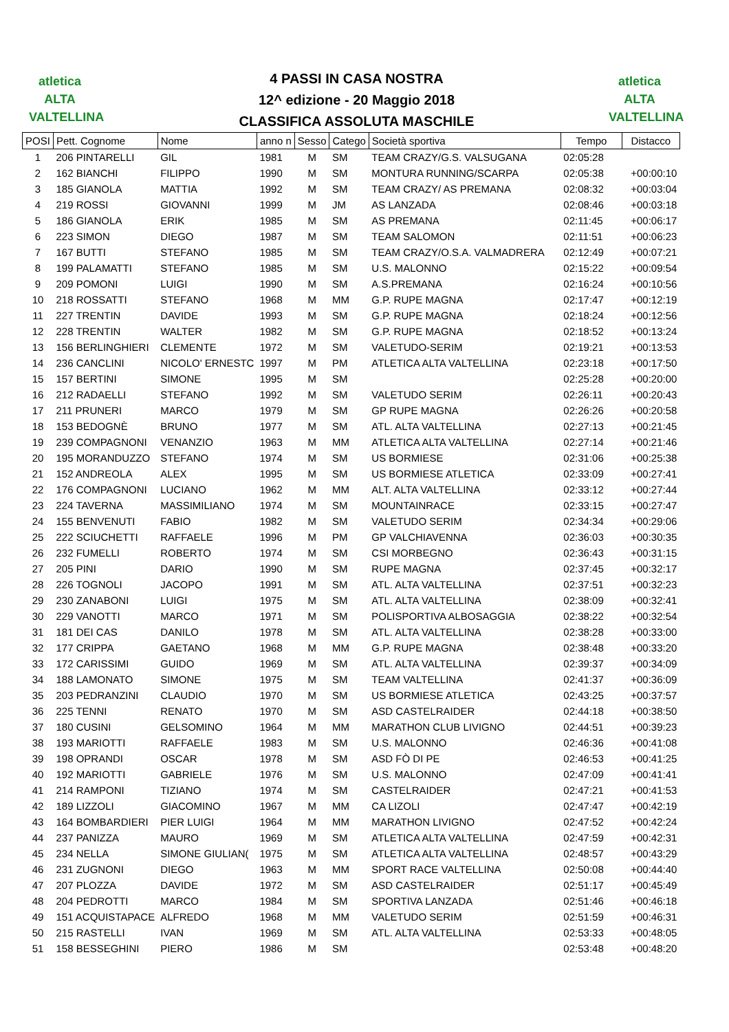atletica
ALTA
VALTELLINA
4 PASSI IN CASA NOSTRA
12^ edizione - 20 Maggio 2018
CLASSIFICA ASSOLUTA MASCHILE
atletica
ALTA
VALTELLINA
| POSI | Pett. Cognome | Nome | anno n | Sesso | Catego | Società sportiva | Tempo | Distacco |
| --- | --- | --- | --- | --- | --- | --- | --- | --- |
| 1 | 206 PINTARELLI | GIL | 1981 | M | SM | TEAM CRAZY/G.S. VALSUGANA | 02:05:28 | |
| 2 | 162 BIANCHI | FILIPPO | 1990 | M | SM | MONTURA RUNNING/SCARPA | 02:05:38 | +00:00:10 |
| 3 | 185 GIANOLA | MATTIA | 1992 | M | SM | TEAM CRAZY/ AS PREMANA | 02:08:32 | +00:03:04 |
| 4 | 219 ROSSI | GIOVANNI | 1999 | M | JM | AS LANZADA | 02:08:46 | +00:03:18 |
| 5 | 186 GIANOLA | ERIK | 1985 | M | SM | AS PREMANA | 02:11:45 | +00:06:17 |
| 6 | 223 SIMON | DIEGO | 1987 | M | SM | TEAM SALOMON | 02:11:51 | +00:06:23 |
| 7 | 167 BUTTI | STEFANO | 1985 | M | SM | TEAM CRAZY/O.S.A. VALMADRERA | 02:12:49 | +00:07:21 |
| 8 | 199 PALAMATTI | STEFANO | 1985 | M | SM | U.S. MALONNO | 02:15:22 | +00:09:54 |
| 9 | 209 POMONI | LUIGI | 1990 | M | SM | A.S.PREMANA | 02:16:24 | +00:10:56 |
| 10 | 218 ROSSATTI | STEFANO | 1968 | M | MM | G.P. RUPE MAGNA | 02:17:47 | +00:12:19 |
| 11 | 227 TRENTIN | DAVIDE | 1993 | M | SM | G.P. RUPE MAGNA | 02:18:24 | +00:12:56 |
| 12 | 228 TRENTIN | WALTER | 1982 | M | SM | G.P. RUPE MAGNA | 02:18:52 | +00:13:24 |
| 13 | 156 BERLINGHIERI | CLEMENTE | 1972 | M | SM | VALETUDO-SERIM | 02:19:21 | +00:13:53 |
| 14 | 236 CANCLINI | NICOLO' ERNESTC | 1997 | M | PM | ATLETICA ALTA VALTELLINA | 02:23:18 | +00:17:50 |
| 15 | 157 BERTINI | SIMONE | 1995 | M | SM | | 02:25:28 | +00:20:00 |
| 16 | 212 RADAELLI | STEFANO | 1992 | M | SM | VALETUDO SERIM | 02:26:11 | +00:20:43 |
| 17 | 211 PRUNERI | MARCO | 1979 | M | SM | GP RUPE MAGNA | 02:26:26 | +00:20:58 |
| 18 | 153 BEDOGNÈ | BRUNO | 1977 | M | SM | ATL. ALTA VALTELLINA | 02:27:13 | +00:21:45 |
| 19 | 239 COMPAGNONI | VENANZIO | 1963 | M | MM | ATLETICA ALTA VALTELLINA | 02:27:14 | +00:21:46 |
| 20 | 195 MORANDUZZO | STEFANO | 1974 | M | SM | US BORMIESE | 02:31:06 | +00:25:38 |
| 21 | 152 ANDREOLA | ALEX | 1995 | M | SM | US BORMIESE ATLETICA | 02:33:09 | +00:27:41 |
| 22 | 176 COMPAGNONI | LUCIANO | 1962 | M | MM | ALT. ALTA VALTELLINA | 02:33:12 | +00:27:44 |
| 23 | 224 TAVERNA | MASSIMILIANO | 1974 | M | SM | MOUNTAINRACE | 02:33:15 | +00:27:47 |
| 24 | 155 BENVENUTI | FABIO | 1982 | M | SM | VALETUDO SERIM | 02:34:34 | +00:29:06 |
| 25 | 222 SCIUCHETTI | RAFFAELE | 1996 | M | PM | GP VALCHIAVENNA | 02:36:03 | +00:30:35 |
| 26 | 232 FUMELLI | ROBERTO | 1974 | M | SM | CSI MORBEGNO | 02:36:43 | +00:31:15 |
| 27 | 205 PINI | DARIO | 1990 | M | SM | RUPE MAGNA | 02:37:45 | +00:32:17 |
| 28 | 226 TOGNOLI | JACOPO | 1991 | M | SM | ATL. ALTA VALTELLINA | 02:37:51 | +00:32:23 |
| 29 | 230 ZANABONI | LUIGI | 1975 | M | SM | ATL. ALTA VALTELLINA | 02:38:09 | +00:32:41 |
| 30 | 229 VANOTTI | MARCO | 1971 | M | SM | POLISPORTIVA ALBOSAGGIA | 02:38:22 | +00:32:54 |
| 31 | 181 DEI CAS | DANILO | 1978 | M | SM | ATL. ALTA VALTELLINA | 02:38:28 | +00:33:00 |
| 32 | 177 CRIPPA | GAETANO | 1968 | M | MM | G.P. RUPE MAGNA | 02:38:48 | +00:33:20 |
| 33 | 172 CARISSIMI | GUIDO | 1969 | M | SM | ATL. ALTA VALTELLINA | 02:39:37 | +00:34:09 |
| 34 | 188 LAMONATO | SIMONE | 1975 | M | SM | TEAM VALTELLINA | 02:41:37 | +00:36:09 |
| 35 | 203 PEDRANZINI | CLAUDIO | 1970 | M | SM | US BORMIESE ATLETICA | 02:43:25 | +00:37:57 |
| 36 | 225 TENNI | RENATO | 1970 | M | SM | ASD CASTELRAIDER | 02:44:18 | +00:38:50 |
| 37 | 180 CUSINI | GELSOMINO | 1964 | M | MM | MARATHON CLUB LIVIGNO | 02:44:51 | +00:39:23 |
| 38 | 193 MARIOTTI | RAFFAELE | 1983 | M | SM | U.S. MALONNO | 02:46:36 | +00:41:08 |
| 39 | 198 OPRANDI | OSCAR | 1978 | M | SM | ASD FÒ DI PE | 02:46:53 | +00:41:25 |
| 40 | 192 MARIOTTI | GABRIELE | 1976 | M | SM | U.S. MALONNO | 02:47:09 | +00:41:41 |
| 41 | 214 RAMPONI | TIZIANO | 1974 | M | SM | CASTELRAIDER | 02:47:21 | +00:41:53 |
| 42 | 189 LIZZOLI | GIACOMINO | 1967 | M | MM | CA LIZOLI | 02:47:47 | +00:42:19 |
| 43 | 164 BOMBARDIERI | PIER LUIGI | 1964 | M | MM | MARATHON LIVIGNO | 02:47:52 | +00:42:24 |
| 44 | 237 PANIZZA | MAURO | 1969 | M | SM | ATLETICA ALTA VALTELLINA | 02:47:59 | +00:42:31 |
| 45 | 234 NELLA | SIMONE GIULIAN( | 1975 | M | SM | ATLETICA ALTA VALTELLINA | 02:48:57 | +00:43:29 |
| 46 | 231 ZUGNONI | DIEGO | 1963 | M | MM | SPORT RACE VALTELLINA | 02:50:08 | +00:44:40 |
| 47 | 207 PLOZZA | DAVIDE | 1972 | M | SM | ASD CASTELRAIDER | 02:51:17 | +00:45:49 |
| 48 | 204 PEDROTTI | MARCO | 1984 | M | SM | SPORTIVA LANZADA | 02:51:46 | +00:46:18 |
| 49 | 151 ACQUISTAPACE | ALFREDO | 1968 | M | MM | VALETUDO SERIM | 02:51:59 | +00:46:31 |
| 50 | 215 RASTELLI | IVAN | 1969 | M | SM | ATL. ALTA VALTELLINA | 02:53:33 | +00:48:05 |
| 51 | 158 BESSEGHINI | PIERO | 1986 | M | SM | | 02:53:48 | +00:48:20 |